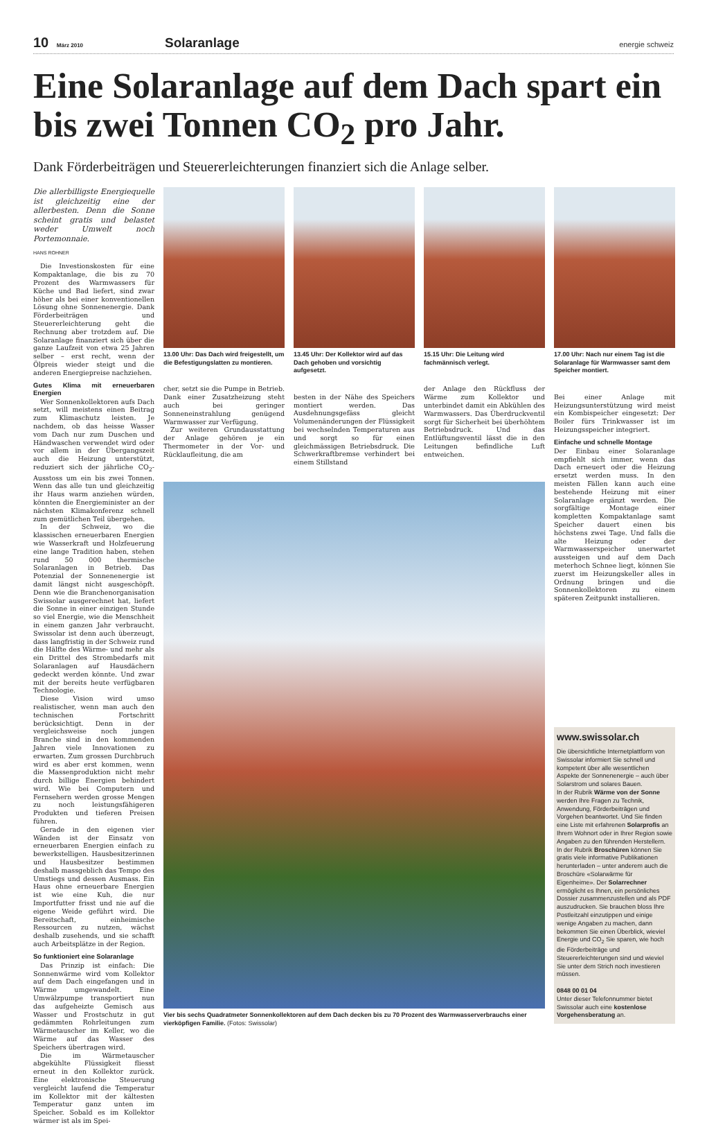10 März 2010 Solaranlage energie schweiz
Eine Solaranlage auf dem Dach spart ein bis zwei Tonnen CO<sub>2</sub> pro Jahr.
Dank Förderbeiträgen und Steuererleichterungen finanziert sich die Anlage selber.
Die allerbilligste Energiequelle ist gleichzeitig eine der allerbesten. Denn die Sonne scheint gratis und belastet weder Umwelt noch Portemonnaie.
HANS ROHNER
Die Investionskosten für eine Kompaktanlage, die bis zu 70 Prozent des Warmwassers für Küche und Bad liefert, sind zwar höher als bei einer konventionellen Lösung ohne Sonnenenergie. Dank Förderbeiträgen und Steuererleichterung geht die Rechnung aber trotzdem auf. Die Solaranlage finanziert sich über die ganze Laufzeit von etwa 25 Jahren selber – erst recht, wenn der Ölpreis wieder steigt und die anderen Energiepreise nachziehen.
Gutes Klima mit erneuerbaren Energien
Wer Sonnenkollektoren aufs Dach setzt, will meistens einen Beitrag zum Klimaschutz leisten. Je nachdem, ob das heisse Wasser vom Dach nur zum Duschen und Händwaschen verwendet wird oder vor allem in der Übergangszeit auch die Heizung unterstützt, reduziert sich der jährliche CO<sub>2</sub>-Ausstoss um ein bis zwei Tonnen. Wenn das alle tun und gleichzeitig ihr Haus warm anziehen würden, könnten die Energieminister an der nächsten Klimakonferenz schnell zum gemütlichen Teil übergehen.
In der Schweiz, wo die klassischen erneuerbaren Energien wie Wasserkraft und Holzfeuerung eine lange Tradition haben, stehen rund 50 000 thermische Solaranlagen in Betrieb. Das Potenzial der Sonnenenergie ist damit längst nicht ausgeschöpft. Denn wie die Branchenorganisation Swissolar ausgerechnet hat, liefert die Sonne in einer einzigen Stunde so viel Energie, wie die Menschheit in einem ganzen Jahr verbraucht. Swissolar ist denn auch überzeugt, dass langfristig in der Schweiz rund die Hälfte des Wärme- und mehr als ein Drittel des Strombedarfs mit Solaranlagen auf Hausdächern gedeckt werden könnte. Und zwar mit der bereits heute verfügbaren Technologie.
Diese Vision wird umso realistischer, wenn man auch den technischen Fortschritt berücksichtigt. Denn in der vergleichsweise noch jungen Branche sind in den kommenden Jahren viele Innovationen zu erwarten. Zum grossen Durchbruch wird es aber erst kommen, wenn die Massenproduktion nicht mehr durch billige Energien behindert wird. Wie bei Computern und Fernsehern werden grosse Mengen zu noch leistungsfähigeren Produkten und tieferen Preisen führen.
Gerade in den eigenen vier Wänden ist der Einsatz von erneuerbaren Energien einfach zu bewerkstelligen. Hausbesitzerinnen und Hausbesitzer bestimmen deshalb massgeblich das Tempo des Umstiegs und dessen Ausmass. Ein Haus ohne erneuerbare Energien ist wie eine Kuh, die nur Importfutter frisst und nie auf die eigene Weide geführt wird. Die Bereitschaft, einheimische Ressourcen zu nutzen, wächst deshalb zusehends, und sie schafft auch Arbeitsplätze in der Region.
So funktioniert eine Solaranlage
Das Prinzip ist einfach: Die Sonnenwärme wird vom Kollektor auf dem Dach eingefangen und in Wärme umgewandelt. Eine Umwälzpumpe transportiert nun das aufgeheizte Gemisch aus Wasser und Frostschutz in gut gedämmten Rohrleitungen zum Wärmetauscher im Keller, wo die Wärme auf das Wasser des Speichers übertragen wird.
Die im Wärmetauscher abgekühlte Flüssigkeit fliesst erneut in den Kollektor zurück. Eine elektronische Steuerung vergleicht laufend die Temperatur im Kollektor mit der kältesten Temperatur ganz unten im Speicher. Sobald es im Kollektor wärmer ist als im Spei-
13.00 Uhr: Das Dach wird freigestellt, um die Befestigungslatten zu montieren.
cher, setzt sie die Pumpe in Betrieb. Dank einer Zusatzheizung steht auch bei geringer Sonneneinstrahlung genügend Warmwasser zur Verfügung.
Zur weiteren Grundausstattung der Anlage gehören je ein Thermometer in der Vor- und Rücklaufleitung, die am
13.45 Uhr: Der Kollektor wird auf das Dach gehoben und vorsichtig aufgesetzt.
besten in der Nähe des Speichers montiert werden. Das Ausdehnungsgefäss gleicht Volumenänderungen der Flüssigkeit bei wechselnden Temperaturen aus und sorgt so für einen gleichmässigen Betriebsdruck. Die Schwerkraftbremse verhindert bei einem Stillstand
15.15 Uhr: Die Leitung wird fachmännisch verlegt.
der Anlage den Rückfluss der Wärme zum Kollektor und unterbindet damit ein Abkühlen des Warmwassers. Das Überdruckventil sorgt für Sicherheit bei überhöhtem Betriebsdruck. Und das Entlüftungsventil lässt die in den Leitungen befindliche Luft entweichen.
17.00 Uhr: Nach nur einem Tag ist die Solaranlage für Warmwasser samt dem Speicher montiert.
Bei einer Anlage mit Heizungsunterstützung wird meist ein Kombispeicher eingesetzt: Der Boiler fürs Trinkwasser ist im Heizungsspeicher integriert.
Einfache und schnelle Montage
Der Einbau einer Solaranlage empfiehlt sich immer, wenn das Dach erneuert oder die Heizung ersetzt werden muss. In den meisten Fällen kann auch eine bestehende Heizung mit einer Solaranlage ergänzt werden. Die sorgfältige Montage einer kompletten Kompaktanlage samt Speicher dauert einen bis höchstens zwei Tage. Und falls die alte Heizung oder der Warmwasserspeicher unerwartet aussteigen und auf dem Dach meterhoch Schnee liegt, können Sie zuerst im Heizungskeller alles in Ordnung bringen und die Sonnenkollektoren zu einem späteren Zeitpunkt installieren.
www.swissolar.ch
Die übersichtliche Internetplattform von Swissolar informiert Sie schnell und kompetent über alle wesentlichen Aspekte der Sonnenenergie – auch über Solarstrom und solares Bauen.
In der Rubrik Wärme von der Sonne werden Ihre Fragen zu Technik, Anwendung, Förderbeiträgen und Vorgehen beantwortet. Und Sie finden eine Liste mit erfahrenen Solarprofis an Ihrem Wohnort oder in Ihrer Region sowie Angaben zu den führenden Herstellern. In der Rubrik Broschüren können Sie gratis viele informative Publikationen herunterladen – unter anderem auch die Broschüre «Solarwärme für Eigenheime». Der Solarrechner ermöglicht es Ihnen, ein persönliches Dossier zusammenzustellen und als PDF auszudrucken. Sie brauchen bloss Ihre Postleitzahl einzutippen und einige wenige Angaben zu machen, dann bekommen Sie einen Überblick, wieviel Energie und CO<sub>2</sub> Sie sparen, wie hoch die Förderbeiträge und Steuererleichterungen sind und wieviel Sie unter dem Strich noch investieren müssen.
0848 00 01 04
Unter dieser Telefonnummer bietet Swissolar auch eine kostenlose Vorgehensberatung an.
Vier bis sechs Quadratmeter Sonnenkollektoren auf dem Dach decken bis zu 70 Prozent des Warmwasserverbrauchs einer vierköpfigen Familie. (Fotos: Swissolar)